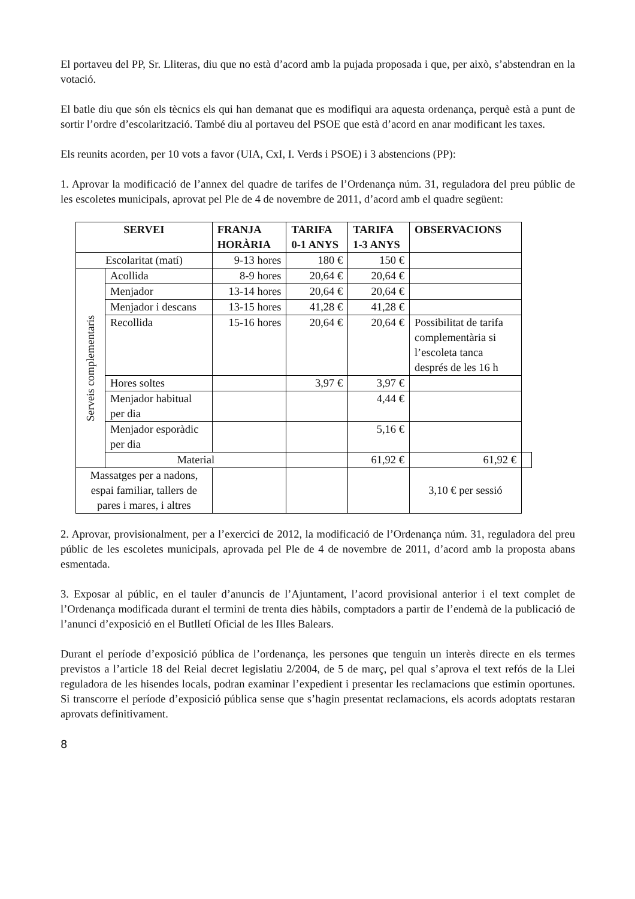El portaveu del PP, Sr. Lliteras, diu que no està d’acord amb la pujada proposada i que, per això, s’abstendran en la votació.
El batle diu que són els tècnics els qui han demanat que es modifiqui ara aquesta ordenança, perquè està a punt de sortir l’ordre d’escolarització. També diu al portaveu del PSOE que està d’acord en anar modificant les taxes.
Els reunits acorden, per 10 vots a favor (UIA, CxI, I. Verds i PSOE) i 3 abstencions (PP):
1. Aprovar la modificació de l’annex del quadre de tarifes de l’Ordenança núm. 31, reguladora del preu públic de les escoletes municipals, aprovat pel Ple de 4 de novembre de 2011, d’acord amb el quadre següent:
| SERVEI | | FRANJA HORÀRIA | TARIFA 0-1 ANYS | TARIFA 1-3 ANYS | OBSERVACIONS | |
| --- | --- | --- | --- | --- | --- | --- |
| Escolaritat (matí) | | 9-13 hores | 180 € | 150 € | | |
| Serveis complementaris | Acollida | 8-9 hores | 20,64 € | 20,64 € | | |
| | Menjador | 13-14 hores | 20,64 € | 20,64 € | | |
| | Menjador i descans | 13-15 hores | 41,28 € | 41,28 € | | |
| | Recollida | 15-16 hores | 20,64 € | 20,64 € | Possibilitat de tarifa complementària si l’escoleta tanca després de les 16 h | |
| | Hores soltes | | 3,97 € | 3,97 € | | |
| | Menjador habitual per dia | | | 4,44 € | | |
| | Menjador esporàdic per dia | | | 5,16 € | | |
| | Material | | | 61,92 € | 61,92 € | |
| Massatges per a nadons, espai familiar, tallers de pares i mares, i altres | | | | | 3,10 € per sessió | |
2. Aprovar, provisionalment, per a l’exercici de 2012, la modificació de l’Ordenança núm. 31, reguladora del preu públic de les escoletes municipals, aprovada pel Ple de 4 de novembre de 2011, d’acord amb la proposta abans esmentada.
3. Exposar al públic, en el tauler d’anuncis de l’Ajuntament, l’acord provisional anterior i el text complet de l’Ordenança modificada durant el termini de trenta dies hàbils, comptadors a partir de l’endemà de la publicació de l’anunci d’exposició en el Butlletí Oficial de les Illes Balears.
Durant el període d’exposició pública de l’ordenança, les persones que tenguin un interès directe en els termes previstos a l’article 18 del Reial decret legislatiu 2/2004, de 5 de març, pel qual s’aprova el text refós de la Llei reguladora de les hisendes locals, podran examinar l’expedient i presentar les reclamacions que estimin oportunes. Si transcorre el període d’exposició pública sense que s’hagin presentat reclamacions, els acords adoptats restaran aprovats definitivament.
8